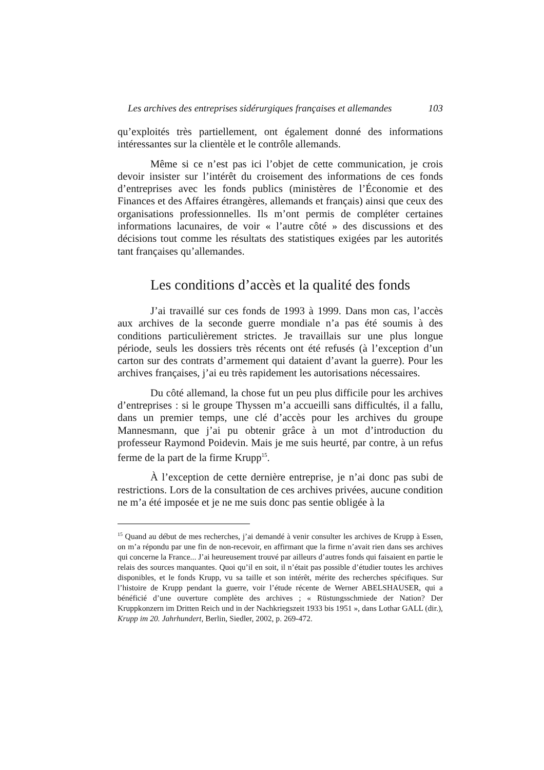Les archives des entreprises sidérurgiques françaises et allemandes 103
qu’exploités très partiellement, ont également donné des informations intéressantes sur la clientèle et le contrôle allemands.
Même si ce n’est pas ici l’objet de cette communication, je crois devoir insister sur l’intérêt du croisement des informations de ces fonds d’entreprises avec les fonds publics (ministères de l’Économie et des Finances et des Affaires étrangères, allemands et français) ainsi que ceux des organisations professionnelles. Ils m’ont permis de compléter certaines informations lacunaires, de voir « l’autre côté » des discussions et des décisions tout comme les résultats des statistiques exigées par les autorités tant françaises qu’allemandes.
Les conditions d’accès et la qualité des fonds
J’ai travaillé sur ces fonds de 1993 à 1999. Dans mon cas, l’accès aux archives de la seconde guerre mondiale n’a pas été soumis à des conditions particulièrement strictes. Je travaillais sur une plus longue période, seuls les dossiers très récents ont été refusés (à l’exception d’un carton sur des contrats d’armement qui dataient d’avant la guerre). Pour les archives françaises, j’ai eu très rapidement les autorisations nécessaires.
Du côté allemand, la chose fut un peu plus difficile pour les archives d’entreprises : si le groupe Thyssen m’a accueilli sans difficultés, il a fallu, dans un premier temps, une clé d’accès pour les archives du groupe Mannesmann, que j’ai pu obtenir grâce à un mot d’introduction du professeur Raymond Poidevin. Mais je me suis heurté, par contre, à un refus ferme de la part de la firme Krupp<sup>15</sup>.
À l’exception de cette dernière entreprise, je n’ai donc pas subi de restrictions. Lors de la consultation de ces archives privées, aucune condition ne m’a été imposée et je ne me suis donc pas sentie obligée à la
<sup>15</sup> Quand au début de mes recherches, j’ai demandé à venir consulter les archives de Krupp à Essen, on m’a répondu par une fin de non-recevoir, en affirmant que la firme n’avait rien dans ses archives qui concerne la France... J’ai heureusement trouvé par ailleurs d’autres fonds qui faisaient en partie le relais des sources manquantes. Quoi qu’il en soit, il n’était pas possible d’étudier toutes les archives disponibles, et le fonds Krupp, vu sa taille et son intérêt, mérite des recherches spécifiques. Sur l’histoire de Krupp pendant la guerre, voir l’étude récente de Werner ABELSHAUSER, qui a bénéficié d’une ouverture complète des archives ; « Rüstungsschmiede der Nation? Der Kruppkonzern im Dritten Reich und in der Nachkriegszeit 1933 bis 1951 », dans Lothar GALL (dir.), Krupp im 20. Jahrhundert, Berlin, Siedler, 2002, p. 269-472.